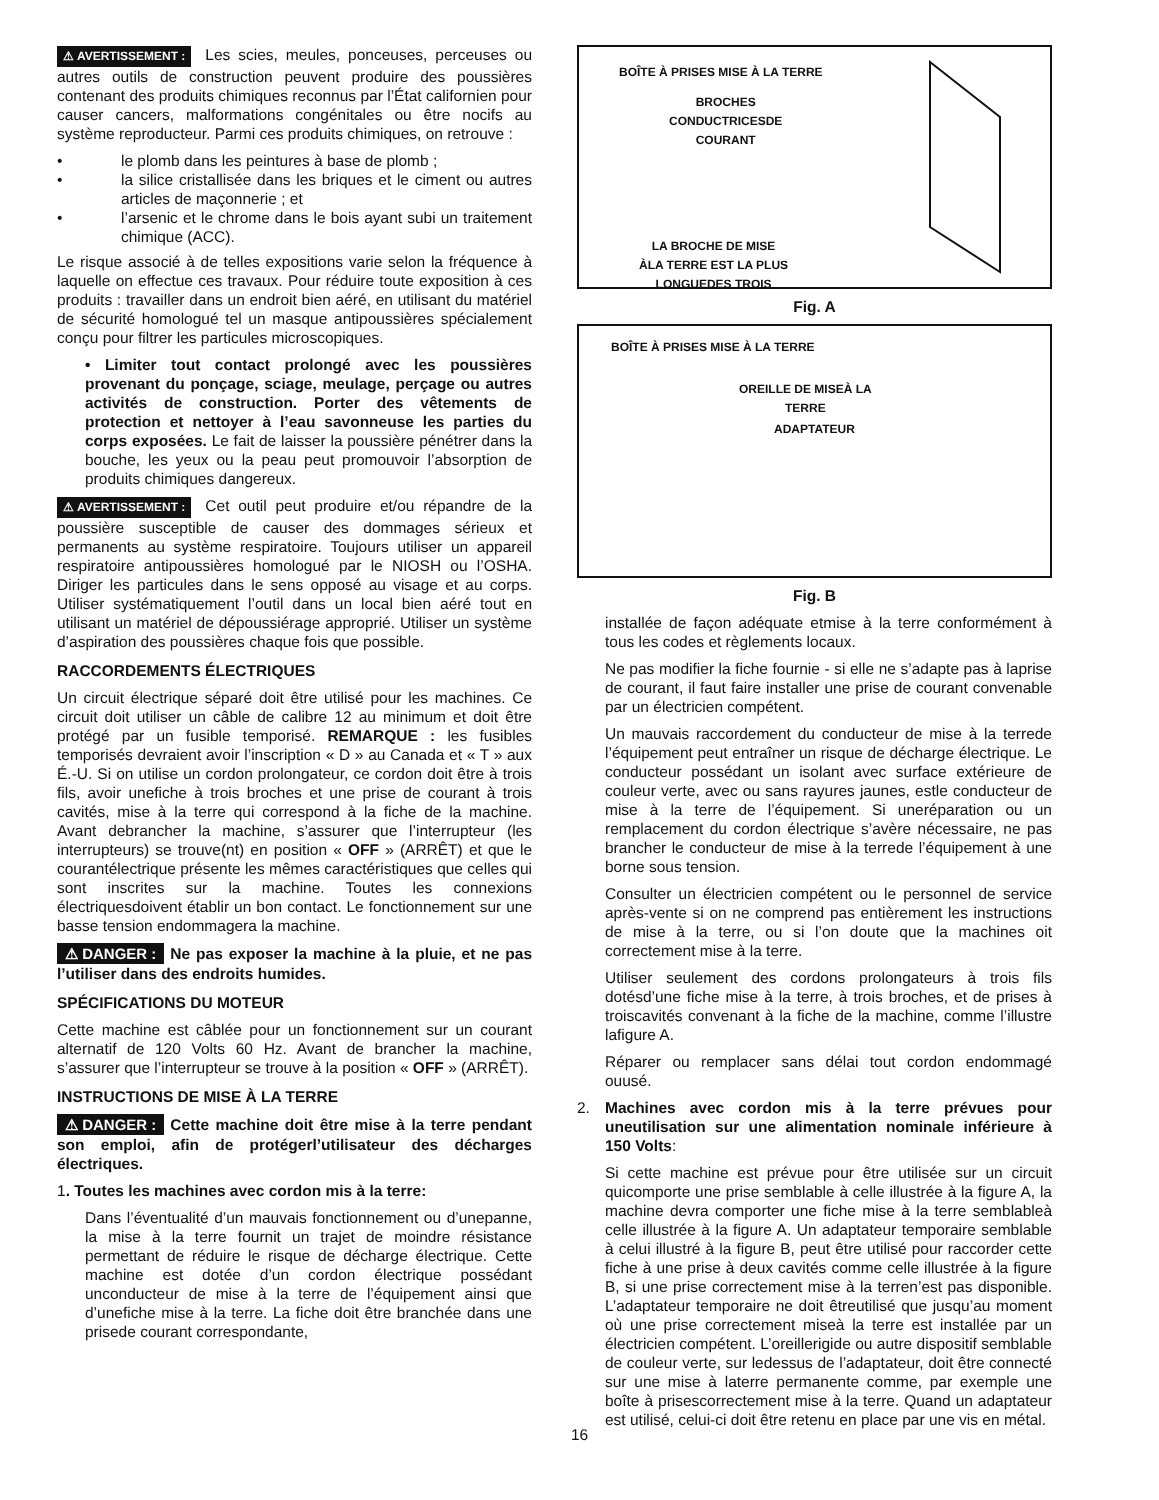⚠ AVERTISSEMENT : Les scies, meules, ponceuses, perceuses ou autres outils de construction peuvent produire des poussières contenant des produits chimiques reconnus par l’État californien pour causer cancers, malformations congénitales ou être nocifs au système reproducteur. Parmi ces produits chimiques, on retrouve :
• le plomb dans les peintures à base de plomb ;
• la silice cristallisée dans les briques et le ciment ou autres articles de maçonnerie ; et
• l’arsenic et le chrome dans le bois ayant subi un traitement chimique (ACC).
Le risque associé à de telles expositions varie selon la fréquence à laquelle on effectue ces travaux. Pour réduire toute exposition à ces produits : travailler dans un endroit bien aéré, en utilisant du matériel de sécurité homologué tel un masque antipoussières spécialement conçu pour filtrer les particules microscopiques.
• Limiter tout contact prolongé avec les poussières provenant du ponçage, sciage, meulage, perçage ou autres activités de construction. Porter des vêtements de protection et nettoyer à l’eau savonneuse les parties du corps exposées. Le fait de laisser la poussière pénétrer dans la bouche, les yeux ou la peau peut promouvoir l’absorption de produits chimiques dangereux.
⚠ AVERTISSEMENT : Cet outil peut produire et/ou répandre de la poussière susceptible de causer des dommages sérieux et permanents au système respiratoire. Toujours utiliser un appareil respiratoire antipoussières homologué par le NIOSH ou l’OSHA. Diriger les particules dans le sens opposé au visage et au corps. Utiliser systématiquement l’outil dans un local bien aéré tout en utilisant un matériel de dépoussiérage approprié. Utiliser un système d’aspiration des poussières chaque fois que possible.
RACCORDEMENTS ÉLECTRIQUES
Un circuit électrique séparé doit être utilisé pour les machines. Ce circuit doit utiliser un câble de calibre 12 au minimum et doit être protégé par un fusible temporisé. REMARQUE : les fusibles temporisés devraient avoir l’inscription « D » au Canada et « T » aux É.-U. Si on utilise un cordon prolongateur, ce cordon doit être à trois fils, avoir unefiche à trois broches et une prise de courant à trois cavités, mise à la terre qui correspond à la fiche de la machine. Avant debrancher la machine, s’assurer que l’interrupteur (les interrupteurs) se trouve(nt) en position « OFF » (ARRÊT) et que le courantélectrique présente les mêmes caractéristiques que celles qui sont inscrites sur la machine. Toutes les connexions électriquesdoivent établir un bon contact. Le fonctionnement sur une basse tension endommagera la machine.
⚠ DANGER : Ne pas exposer la machine à la pluie, et ne pas l’utiliser dans des endroits humides.
SPÉCIFICATIONS DU MOTEUR
Cette machine est câblée pour un fonctionnement sur un courant alternatif de 120 Volts 60 Hz. Avant de brancher la machine, s’assurer que l’interrupteur se trouve à la position « OFF » (ARRÊT).
INSTRUCTIONS DE MISE À LA TERRE
⚠ DANGER : Cette machine doit être mise à la terre pendant son emploi, afin de protégerl’utilisateur des décharges électriques.
1. Toutes les machines avec cordon mis à la terre:
Dans l’éventualité d’un mauvais fonctionnement ou d’unepanne, la mise à la terre fournit un trajet de moindre résistance permettant de réduire le risque de décharge électrique. Cette machine est dotée d’un cordon électrique possédant unconducteur de mise à la terre de l’équipement ainsi que d’unefiche mise à la terre. La fiche doit être branchée dans une prisede courant correspondante,
BOÎTE À PRISES MISE À LA TERRE
BROCHES
CONDUCTRICESDE
COURANT
LA BROCHE DE MISE
ÀLA TERRE EST LA PLUS
LONGUEDES TROIS
Fig. A
BOÎTE À PRISES MISE À LA TERRE
OREILLE DE MISEÀ LA
TERRE
ADAPTATEUR
Fig. B
installée de façon adéquate etmise à la terre conformément à tous les codes et règlements locaux.
Ne pas modifier la fiche fournie - si elle ne s’adapte pas à laprise de courant, il faut faire installer une prise de courant convenable par un électricien compétent.
Un mauvais raccordement du conducteur de mise à la terrede l’équipement peut entraîner un risque de décharge électrique. Le conducteur possédant un isolant avec surface extérieure de couleur verte, avec ou sans rayures jaunes, estle conducteur de mise à la terre de l’équipement. Si uneréparation ou un remplacement du cordon électrique s’avère nécessaire, ne pas brancher le conducteur de mise à la terrede l’équipement à une borne sous tension.
Consulter un électricien compétent ou le personnel de service après-vente si on ne comprend pas entièrement les instructions de mise à la terre, ou si l’on doute que la machines oit correctement mise à la terre.
Utiliser seulement des cordons prolongateurs à trois fils dotésd’une fiche mise à la terre, à trois broches, et de prises à troiscavités convenant à la fiche de la machine, comme l’illustre lafigure A.
Réparer ou remplacer sans délai tout cordon endommagé ouusé.
2. Machines avec cordon mis à la terre prévues pour uneutilisation sur une alimentation nominale inférieure à 150 Volts:
Si cette machine est prévue pour être utilisée sur un circuit quicomporte une prise semblable à celle illustrée à la figure A, la machine devra comporter une fiche mise à la terre semblableà celle illustrée à la figure A. Un adaptateur temporaire semblable à celui illustré à la figure B, peut être utilisé pour raccorder cette fiche à une prise à deux cavités comme celle illustrée à la figure B, si une prise correctement mise à la terren’est pas disponible. L’adaptateur temporaire ne doit êtreutilisé que jusqu’au moment où une prise correctement miseà la terre est installée par un électricien compétent. L’oreillerigide ou autre dispositif semblable de couleur verte, sur ledessus de l’adaptateur, doit être connecté sur une mise à laterre permanente comme, par exemple une boîte à prisescorrectement mise à la terre. Quand un adaptateur est utilisé, celui-ci doit être retenu en place par une vis en métal.
16